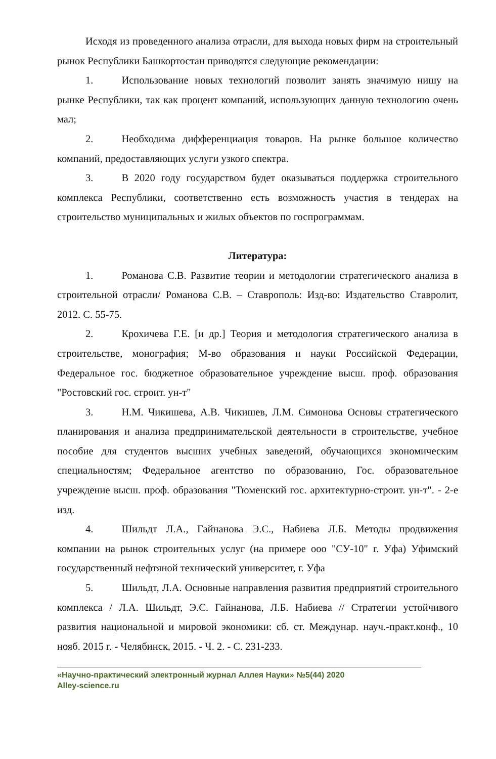Исходя из проведенного анализа отрасли, для выхода новых фирм на строительный рынок Республики Башкортостан приводятся следующие рекомендации:
1. Использование новых технологий позволит занять значимую нишу на рынке Республики, так как процент компаний, использующих данную технологию очень мал;
2. Необходима дифференциация товаров. На рынке большое количество компаний, предоставляющих услуги узкого спектра.
3. В 2020 году государством будет оказываться поддержка строительного комплекса Республики, соответственно есть возможность участия в тендерах на строительство муниципальных и жилых объектов по госпрограммам.
Литература:
1. Романова С.В. Развитие теории и методологии стратегического анализа в строительной отрасли/ Романова С.В. – Ставрополь: Изд-во: Издательство Ставролит, 2012. С. 55-75.
2. Крохичева Г.Е. [и др.] Теория и методология стратегического анализа в строительстве, монография; М-во образования и науки Российской Федерации, Федеральное гос. бюджетное образовательное учреждение высш. проф. образования "Ростовский гос. строит. ун-т"
3. Н.М. Чикишева, А.В. Чикишев, Л.М. Симонова Основы стратегического планирования и анализа предпринимательской деятельности в строительстве, учебное пособие для студентов высших учебных заведений, обучающихся экономическим специальностям; Федеральное агентство по образованию, Гос. образовательное учреждение высш. проф. образования "Тюменский гос. архитектурно-строит. ун-т". - 2-е изд.
4. Шильдт Л.А., Гайнанова Э.С., Набиева Л.Б. Методы продвижения компании на рынок строительных услуг (на примере ооо "СУ-10" г. Уфа) Уфимский государственный нефтяной технический университет, г. Уфа
5. Шильдт, Л.А. Основные направления развития предприятий строительного комплекса / Л.А. Шильдт, Э.С. Гайнанова, Л.Б. Набиева // Стратегии устойчивого развития национальной и мировой экономики: сб. ст. Междунар. науч.-практ.конф., 10 нояб. 2015 г. - Челябинск, 2015. - Ч. 2. - С. 231-233.
«Научно-практический электронный журнал Аллея Науки» №5(44) 2020
Alley-science.ru